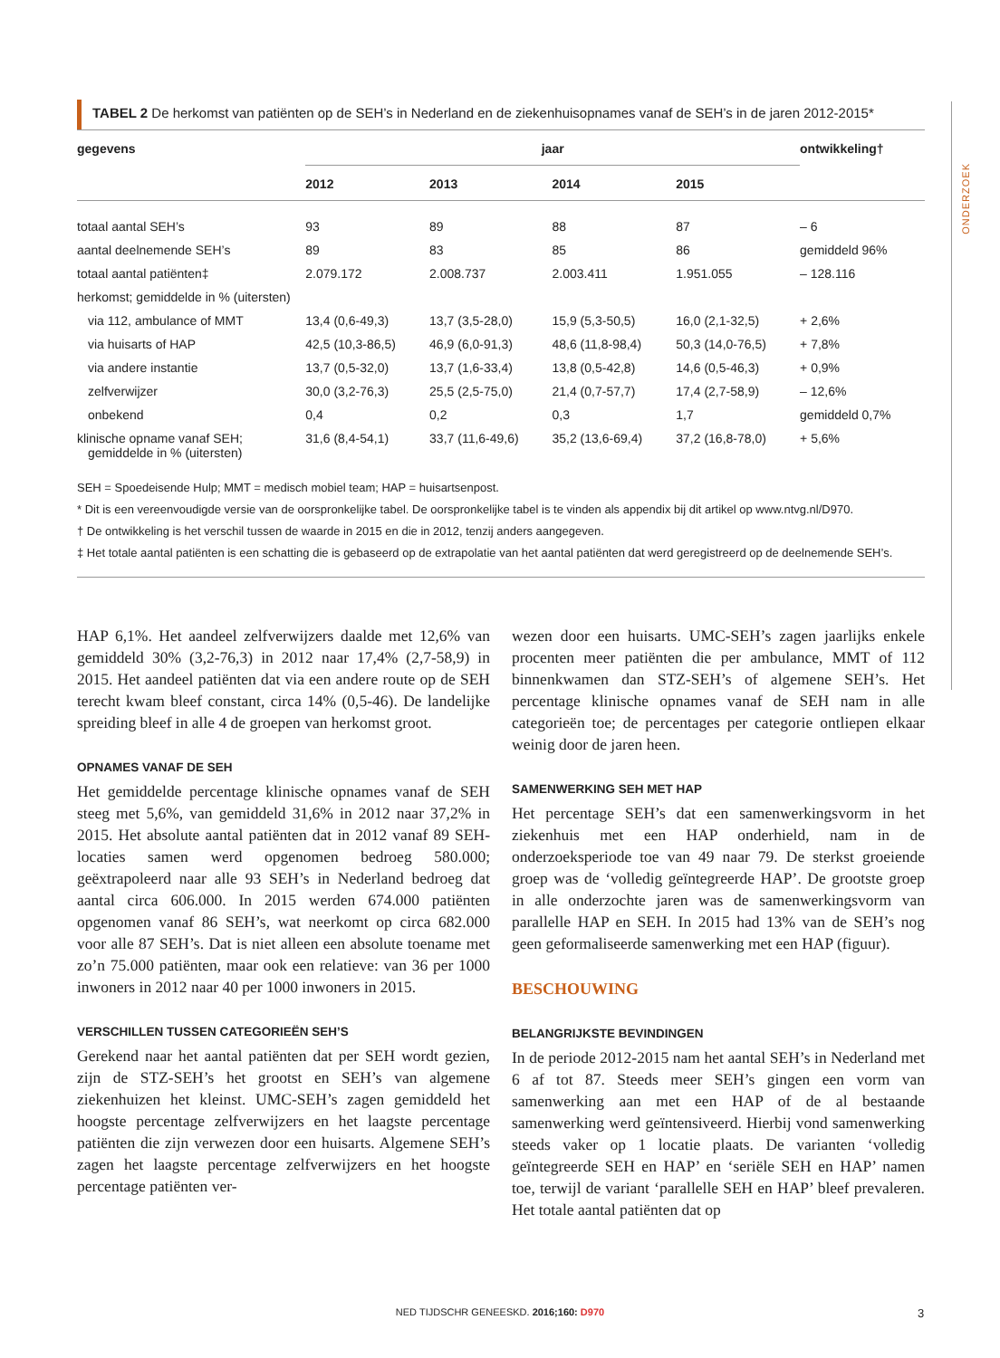ONDERZOEK
TABEL 2 De herkomst van patiënten op de SEH’s in Nederland en de ziekenhuisopnames vanaf de SEH’s in de jaren 2012-2015*
| gegevens | jaar | | | | ontwikkeling† |
| --- | --- | --- | --- | --- | --- |
| | 2012 | 2013 | 2014 | 2015 | |
| totaal aantal SEH’s | 93 | 89 | 88 | 87 | – 6 |
| aantal deelnemende SEH’s | 89 | 83 | 85 | 86 | gemiddeld 96% |
| totaal aantal patiënten‡ | 2.079.172 | 2.008.737 | 2.003.411 | 1.951.055 | – 128.116 |
| herkomst; gemiddelde in % (uitersten) | | | | | |
| via 112, ambulance of MMT | 13,4 (0,6-49,3) | 13,7 (3,5-28,0) | 15,9 (5,3-50,5) | 16,0 (2,1-32,5) | + 2,6% |
| via huisarts of HAP | 42,5 (10,3-86,5) | 46,9 (6,0-91,3) | 48,6 (11,8-98,4) | 50,3 (14,0-76,5) | + 7,8% |
| via andere instantie | 13,7 (0,5-32,0) | 13,7 (1,6-33,4) | 13,8 (0,5-42,8) | 14,6 (0,5-46,3) | + 0,9% |
| zelfverwijzer | 30,0 (3,2-76,3) | 25,5 (2,5-75,0) | 21,4 (0,7-57,7) | 17,4 (2,7-58,9) | – 12,6% |
| onbekend | 0,4 | 0,2 | 0,3 | 1,7 | gemiddeld 0,7% |
| klinische opname vanaf SEH; gemiddelde in % (uitersten) | 31,6 (8,4-54,1) | 33,7 (11,6-49,6) | 35,2 (13,6-69,4) | 37,2 (16,8-78,0) | + 5,6% |
SEH = Spoedeisende Hulp; MMT = medisch mobiel team; HAP = huisartsenpost.
* Dit is een vereenvoudigde versie van de oorspronkelijke tabel. De oorspronkelijke tabel is te vinden als appendix bij dit artikel op www.ntvg.nl/D970.
† De ontwikkeling is het verschil tussen de waarde in 2015 en die in 2012, tenzij anders aangegeven.
‡ Het totale aantal patiënten is een schatting die is gebaseerd op de extrapolatie van het aantal patiënten dat werd geregistreerd op de deelnemende SEH’s.
HAP 6,1%. Het aandeel zelfverwijzers daalde met 12,6% van gemiddeld 30% (3,2-76,3) in 2012 naar 17,4% (2,7-58,9) in 2015. Het aandeel patiënten dat via een andere route op de SEH terecht kwam bleef constant, circa 14% (0,5-46). De landelijke spreiding bleef in alle 4 de groepen van herkomst groot.
OPNAMES VANAF DE SEH
Het gemiddelde percentage klinische opnames vanaf de SEH steeg met 5,6%, van gemiddeld 31,6% in 2012 naar 37,2% in 2015. Het absolute aantal patiënten dat in 2012 vanaf 89 SEH-locaties samen werd opgenomen bedroeg 580.000; geëxtrapoleerd naar alle 93 SEH’s in Nederland bedroeg dat aantal circa 606.000. In 2015 werden 674.000 patiënten opgenomen vanaf 86 SEH’s, wat neerkomt op circa 682.000 voor alle 87 SEH’s. Dat is niet alleen een absolute toename met zo’n 75.000 patiënten, maar ook een relatieve: van 36 per 1000 inwoners in 2012 naar 40 per 1000 inwoners in 2015.
VERSCHILLEN TUSSEN CATEGORIEËN SEH’S
Gerekend naar het aantal patiënten dat per SEH wordt gezien, zijn de STZ-SEH’s het grootst en SEH’s van algemene ziekenhuizen het kleinst. UMC-SEH’s zagen gemiddeld het hoogste percentage zelfverwijzers en het laagste percentage patiënten die zijn verwezen door een huisarts. Algemene SEH’s zagen het laagste percentage zelfverwijzers en het hoogste percentage patiënten ver-
wezen door een huisarts. UMC-SEH’s zagen jaarlijks enkele procenten meer patiënten die per ambulance, MMT of 112 binnenkwamen dan STZ-SEH’s of algemene SEH’s. Het percentage klinische opnames vanaf de SEH nam in alle categorieën toe; de percentages per categorie ontliepen elkaar weinig door de jaren heen.
SAMENWERKING SEH MET HAP
Het percentage SEH’s dat een samenwerkingsvorm in het ziekenhuis met een HAP onderhield, nam in de onderzoeksperiode toe van 49 naar 79. De sterkst groeiende groep was de ‘volledig geïntegreerde HAP’. De grootste groep in alle onderzochte jaren was de samenwerkingsvorm van parallelle HAP en SEH. In 2015 had 13% van de SEH’s nog geen geformaliseerde samenwerking met een HAP (figuur).
BESCHOUWING
BELANGRIJKSTE BEVINDINGEN
In de periode 2012-2015 nam het aantal SEH’s in Nederland met 6 af tot 87. Steeds meer SEH’s gingen een vorm van samenwerking aan met een HAP of de al bestaande samenwerking werd geïntensiveerd. Hierbij vond samenwerking steeds vaker op 1 locatie plaats. De varianten ‘volledig geïntegreerde SEH en HAP’ en ‘seriële SEH en HAP’ namen toe, terwijl de variant ‘parallelle SEH en HAP’ bleef prevaleren. Het totale aantal patiënten dat op
NED TIJDSCHR GENEESKD. 2016;160: D970 3